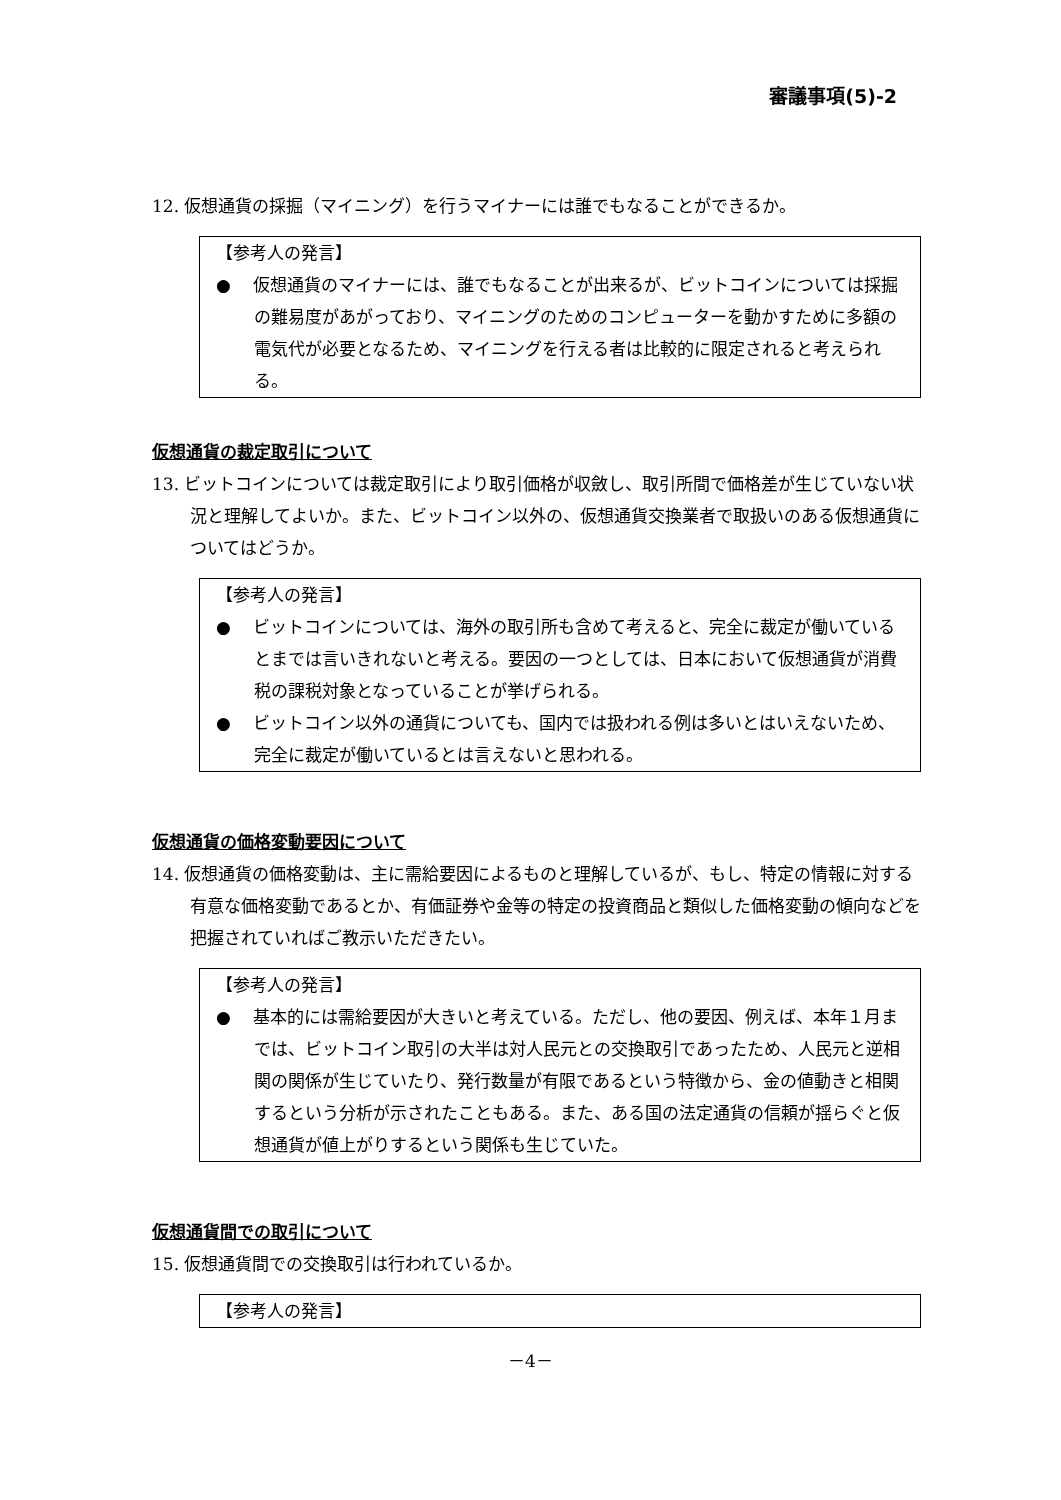審議事項(5)-2
12. 仮想通貨の採掘（マイニング）を行うマイナーには誰でもなることができるか。
【参考人の発言】
●　 仮想通貨のマイナーには、誰でもなることが出来るが、ビットコインについては採掘の難易度があがっており、マイニングのためのコンピューターを動かすために多額の電気代が必要となるため、マイニングを行える者は比較的に限定されると考えられる。
仮想通貨の裁定取引について
13. ビットコインについては裁定取引により取引価格が収斂し、取引所間で価格差が生じていない状況と理解してよいか。また、ビットコイン以外の、仮想通貨交換業者で取扱いのある仮想通貨についてはどうか。
【参考人の発言】
●　 ビットコインについては、海外の取引所も含めて考えると、完全に裁定が働いているとまでは言いきれないと考える。要因の一つとしては、日本において仮想通貨が消費税の課税対象となっていることが挙げられる。
●　 ビットコイン以外の通貨についても、国内では扱われる例は多いとはいえないため、完全に裁定が働いているとは言えないと思われる。
仮想通貨の価格変動要因について
14. 仮想通貨の価格変動は、主に需給要因によるものと理解しているが、もし、特定の情報に対する有意な価格変動であるとか、有価証券や金等の特定の投資商品と類似した価格変動の傾向などを把握されていればご教示いただきたい。
【参考人の発言】
●　 基本的には需給要因が大きいと考えている。ただし、他の要因、例えば、本年１月までは、ビットコイン取引の大半は対人民元との交換取引であったため、人民元と逆相関の関係が生じていたり、発行数量が有限であるという特徴から、金の値動きと相関するという分析が示されたこともある。また、ある国の法定通貨の信頼が揺らぐと仮想通貨が値上がりするという関係も生じていた。
仮想通貨間での取引について
15. 仮想通貨間での交換取引は行われているか。
【参考人の発言】
－4－